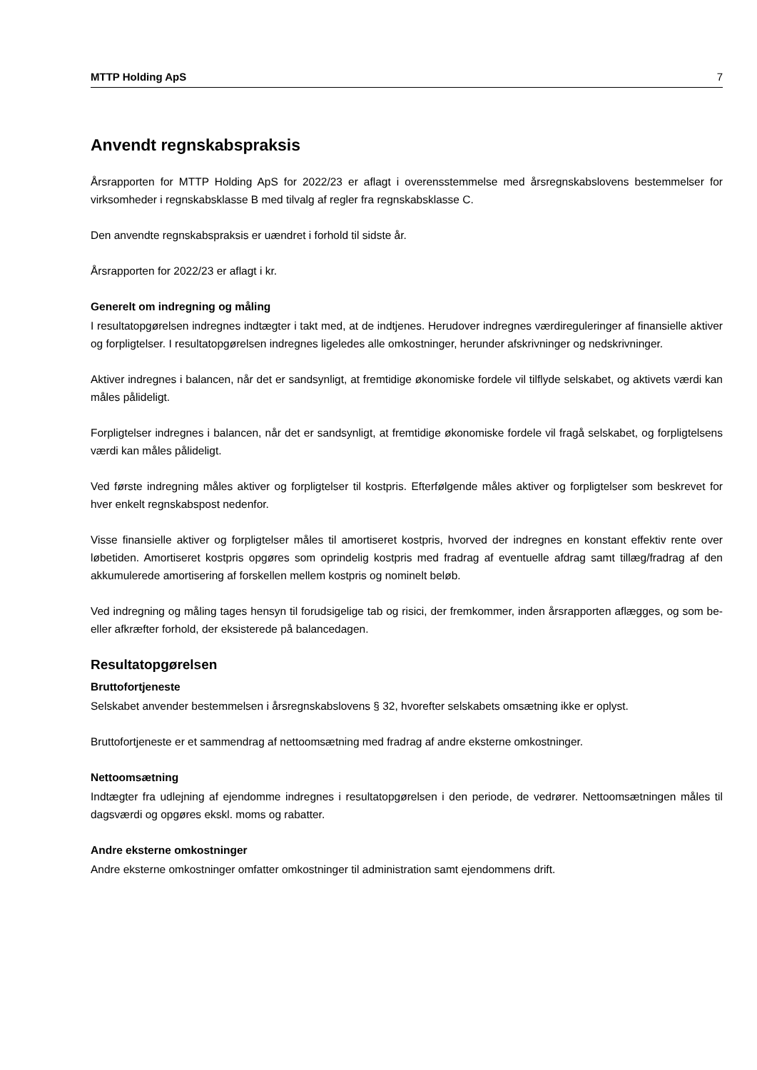MTTP Holding ApS 7
Anvendt regnskabspraksis
Årsrapporten for MTTP Holding ApS for 2022/23 er aflagt i overensstemmelse med årsregnskabslovens bestemmelser for virksomheder i regnskabsklasse B med tilvalg af regler fra regnskabsklasse C.
Den anvendte regnskabspraksis er uændret i forhold til sidste år.
Årsrapporten for 2022/23 er aflagt i kr.
Generelt om indregning og måling
I resultatopgørelsen indregnes indtægter i takt med, at de indtjenes. Herudover indregnes værdireguleringer af finansielle aktiver og forpligtelser. I resultatopgørelsen indregnes ligeledes alle omkostninger, herunder afskrivninger og nedskrivninger.
Aktiver indregnes i balancen, når det er sandsynligt, at fremtidige økonomiske fordele vil tilflyde selskabet, og aktivets værdi kan måles pålideligt.
Forpligtelser indregnes i balancen, når det er sandsynligt, at fremtidige økonomiske fordele vil fragå selskabet, og forpligtelsens værdi kan måles pålideligt.
Ved første indregning måles aktiver og forpligtelser til kostpris. Efterfølgende måles aktiver og forpligtelser som beskrevet for hver enkelt regnskabspost nedenfor.
Visse finansielle aktiver og forpligtelser måles til amortiseret kostpris, hvorved der indregnes en konstant effektiv rente over løbetiden. Amortiseret kostpris opgøres som oprindelig kostpris med fradrag af eventuelle afdrag samt tillæg/fradrag af den akkumulerede amortisering af forskellen mellem kostpris og nominelt beløb.
Ved indregning og måling tages hensyn til forudsigelige tab og risici, der fremkommer, inden årsrapporten aflægges, og som be- eller afkræfter forhold, der eksisterede på balancedagen.
Resultatopgørelsen
Bruttofortjeneste
Selskabet anvender bestemmelsen i årsregnskabslovens § 32, hvorefter selskabets omsætning ikke er oplyst.
Bruttofortjeneste er et sammendrag af nettoomsætning med fradrag af andre eksterne omkostninger.
Nettoomsætning
Indtægter fra udlejning af ejendomme indregnes i resultatopgørelsen i den periode, de vedrører. Nettoomsætningen måles til dagsværdi og opgøres ekskl. moms og rabatter.
Andre eksterne omkostninger
Andre eksterne omkostninger omfatter omkostninger til administration samt ejendommens drift.